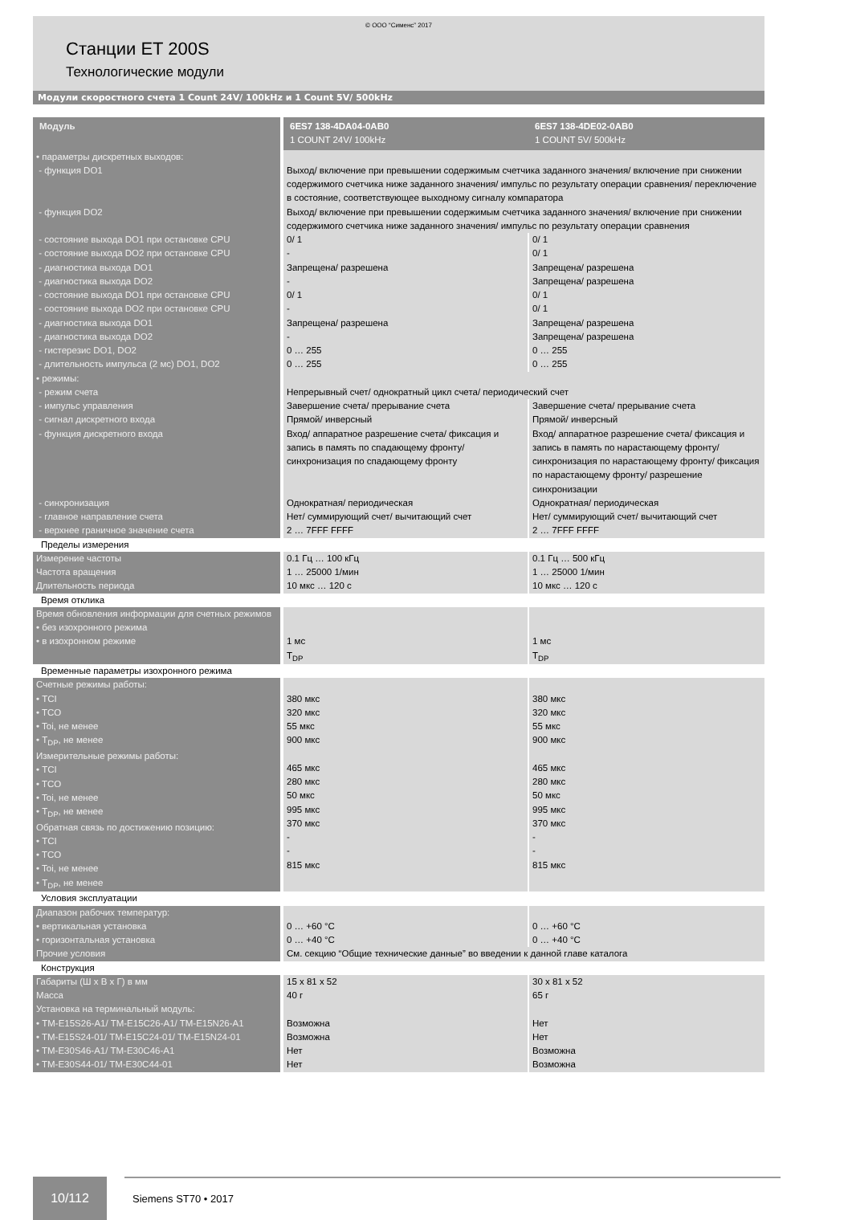© ООО “Сименс” 2017
Станции ET 200S
Технологические модули
Модули скоростного счета 1 Count 24V/ 100kHz и 1 Count 5V/ 500kHz
| Модуль | 6ES7 138-4DA04-0AB0 1 COUNT 24V/ 100kHz | 6ES7 138-4DE02-0AB0 1 COUNT 5V/ 500kHz |
| --- | --- | --- |
| • параметры дискретных выходов: - функция DO1 | Выход/ включение при превышении содержимым счетчика заданного значения/ включение при снижении содержимого счетчика ниже заданного значения/ импульс по результату операции сравнения/ переключение в состояние, соответствующее выходному сигналу компаратора | |
| - функция DO2 | Выход/ включение при превышении содержимым счетчика заданного значения/ включение при снижении содержимого счетчика ниже заданного значения/ импульс по результату операции сравнения | |
| - состояние выхода DO1 при остановке CPU | 0/ 1 | 0/ 1 |
| - состояние выхода DO2 при остановке CPU | - | 0/ 1 |
| - диагностика выхода DO1 | Запрещена/ разрешена | Запрещена/ разрешена |
| - диагностика выхода DO2 | - | Запрещена/ разрешена |
| - состояние выхода DO1 при остановке CPU | 0/ 1 | 0/ 1 |
| - состояние выхода DO2 при остановке CPU | - | 0/ 1 |
| - диагностика выхода DO1 | Запрещена/ разрешена | Запрещена/ разрешена |
| - диагностика выхода DO2 | - | Запрещена/ разрешена |
| - гистерезис DO1, DO2 | 0 … 255 | 0 … 255 |
| - длительность импульса (2 мс) DO1, DO2 | 0 … 255 | 0 … 255 |
| • режимы: - режим счета | Непрерывный счет/ однократный цикл счета/ периодический счет | |
| - импульс управления | Завершение счета/ прерывание счета | Завершение счета/ прерывание счета |
| - сигнал дискретного входа | Прямой/ инверсный | Прямой/ инверсный |
| - функция дискретного входа | Вход/ аппаратное разрешение счета/ фиксация и запись в память по спадающему фронту/ синхронизация по спадающему фронту | Вход/ аппаратное разрешение счета/ фиксация и запись в память по нарастающему фронту/ синхронизация по нарастающему фронту/ фиксация по нарастающему фронту/ разрешение синхронизации |
| - синхронизация | Однократная/ периодическая | Однократная/ периодическая |
| - главное направление счета | Нет/ суммирующий счет/ вычитающий счет | Нет/ суммирующий счет/ вычитающий счет |
| - верхнее граничное значение счета | 2 … 7FFF FFFF | 2 … 7FFF FFFF |
| Пределы измерения | | |
| Измерение частоты Частота вращения Длительность периода | 0.1 Гц … 100 кГц 1 … 25000 1/мин 10 мкс … 120 с | 0.1 Гц … 500 кГц 1 … 25000 1/мин 10 мкс … 120 с |
| Время отклика | | |
| Время обновления информации для счетных режимов • без изохронного режима • в изохронном режиме | 1 мс T<sub>DP</sub> | 1 мс T<sub>DP</sub> |
| Временные параметры изохронного режима | | |
| Счетные режимы работы: • TCI • TCO • Toi, не менее • T<sub>DP</sub>, не менее Измерительные режимы работы: • TCI • TCO • Toi, не менее • T<sub>DP</sub>, не менее Обратная связь по достижению позицию: • TCI • TCO • Toi, не менее • T<sub>DP</sub>, не менее | 380 мкс 320 мкс 55 мкс 900 мкс 465 мкс 280 мкс 50 мкс 995 мкс 370 мкс - - 815 мкс | 380 мкс 320 мкс 55 мкс 900 мкс 465 мкс 280 мкс 50 мкс 995 мкс 370 мкс - - 815 мкс |
| Условия эксплуатации | | |
| Диапазон рабочих температур: • вертикальная установка • горизонтальная установка | 0 … +60 °C 0 … +40 °C | 0 … +60 °C 0 … +40 °C |
| Прочие условия | См. секцию “Общие технические данные” во введении к данной главе каталога | |
| Конструкция | | |
| Габариты (Ш х В х Г) в мм Масса Установка на терминальный модуль: • TM-E15S26-A1/ TM-E15C26-A1/ TM-E15N26-A1 • TM-E15S24-01/ TM-E15C24-01/ TM-E15N24-01 • TM-E30S46-A1/ TM-E30C46-A1 • TM-E30S44-01/ TM-E30C44-01 | 15 x 81 x 52 40 г Возможна Возможна Нет Нет | 30 x 81 x 52 65 г Нет Нет Возможна Возможна |
10/112
Siemens ST70 • 2017